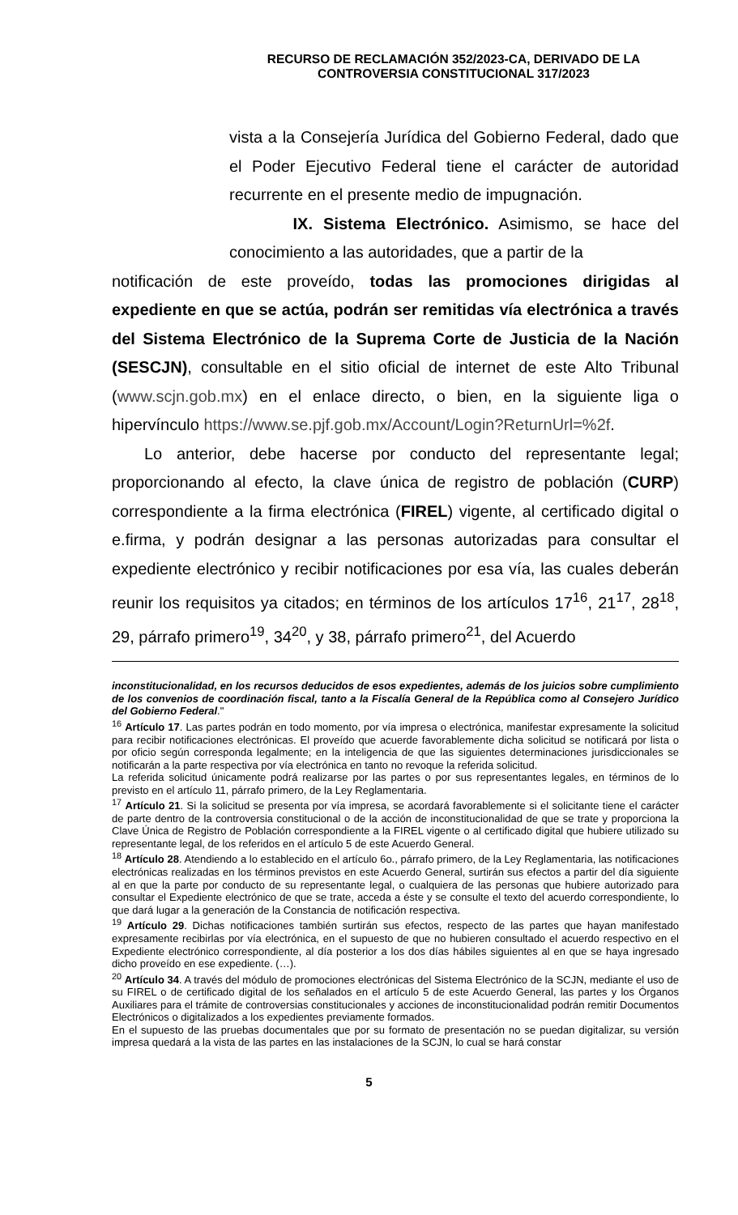RECURSO DE RECLAMACIÓN 352/2023-CA, DERIVADO DE LA CONTROVERSIA CONSTITUCIONAL 317/2023
vista a la Consejería Jurídica del Gobierno Federal, dado que el Poder Ejecutivo Federal tiene el carácter de autoridad recurrente en el presente medio de impugnación.
IX. Sistema Electrónico. Asimismo, se hace del conocimiento a las autoridades, que a partir de la
notificación de este proveído, todas las promociones dirigidas al expediente en que se actúa, podrán ser remitidas vía electrónica a través del Sistema Electrónico de la Suprema Corte de Justicia de la Nación (SESCJN), consultable en el sitio oficial de internet de este Alto Tribunal (www.scjn.gob.mx) en el enlace directo, o bien, en la siguiente liga o hipervínculo https://www.se.pjf.gob.mx/Account/Login?ReturnUrl=%2f.
Lo anterior, debe hacerse por conducto del representante legal; proporcionando al efecto, la clave única de registro de población (CURP) correspondiente a la firma electrónica (FIREL) vigente, al certificado digital o e.firma, y podrán designar a las personas autorizadas para consultar el expediente electrónico y recibir notificaciones por esa vía, las cuales deberán reunir los requisitos ya citados; en términos de los artículos 17<sup>16</sup>, 21<sup>17</sup>, 28<sup>18</sup>, 29, párrafo primero<sup>19</sup>, 34<sup>20</sup>, y 38, párrafo primero<sup>21</sup>, del Acuerdo
inconstitucionalidad, en los recursos deducidos de esos expedientes, además de los juicios sobre cumplimiento de los convenios de coordinación fiscal, tanto a la Fiscalía General de la República como al Consejero Jurídico del Gobierno Federal."
<sup>16</sup> Artículo 17. Las partes podrán en todo momento, por vía impresa o electrónica, manifestar expresamente la solicitud para recibir notificaciones electrónicas. El proveído que acuerde favorablemente dicha solicitud se notificará por lista o por oficio según corresponda legalmente; en la inteligencia de que las siguientes determinaciones jurisdiccionales se notificarán a la parte respectiva por vía electrónica en tanto no revoque la referida solicitud.
La referida solicitud únicamente podrá realizarse por las partes o por sus representantes legales, en términos de lo previsto en el artículo 11, párrafo primero, de la Ley Reglamentaria.
<sup>17</sup> Artículo 21. Si la solicitud se presenta por vía impresa, se acordará favorablemente si el solicitante tiene el carácter de parte dentro de la controversia constitucional o de la acción de inconstitucionalidad de que se trate y proporciona la Clave Única de Registro de Población correspondiente a la FIREL vigente o al certificado digital que hubiere utilizado su representante legal, de los referidos en el artículo 5 de este Acuerdo General.
<sup>18</sup> Artículo 28. Atendiendo a lo establecido en el artículo 6o., párrafo primero, de la Ley Reglamentaria, las notificaciones electrónicas realizadas en los términos previstos en este Acuerdo General, surtirán sus efectos a partir del día siguiente al en que la parte por conducto de su representante legal, o cualquiera de las personas que hubiere autorizado para consultar el Expediente electrónico de que se trate, acceda a éste y se consulte el texto del acuerdo correspondiente, lo que dará lugar a la generación de la Constancia de notificación respectiva.
<sup>19</sup> Artículo 29. Dichas notificaciones también surtirán sus efectos, respecto de las partes que hayan manifestado expresamente recibirlas por vía electrónica, en el supuesto de que no hubieren consultado el acuerdo respectivo en el Expediente electrónico correspondiente, al día posterior a los dos días hábiles siguientes al en que se haya ingresado dicho proveído en ese expediente. (…).
<sup>20</sup> Artículo 34. A través del módulo de promociones electrónicas del Sistema Electrónico de la SCJN, mediante el uso de su FIREL o de certificado digital de los señalados en el artículo 5 de este Acuerdo General, las partes y los Órganos Auxiliares para el trámite de controversias constitucionales y acciones de inconstitucionalidad podrán remitir Documentos Electrónicos o digitalizados a los expedientes previamente formados.
En el supuesto de las pruebas documentales que por su formato de presentación no se puedan digitalizar, su versión impresa quedará a la vista de las partes en las instalaciones de la SCJN, lo cual se hará constar
5